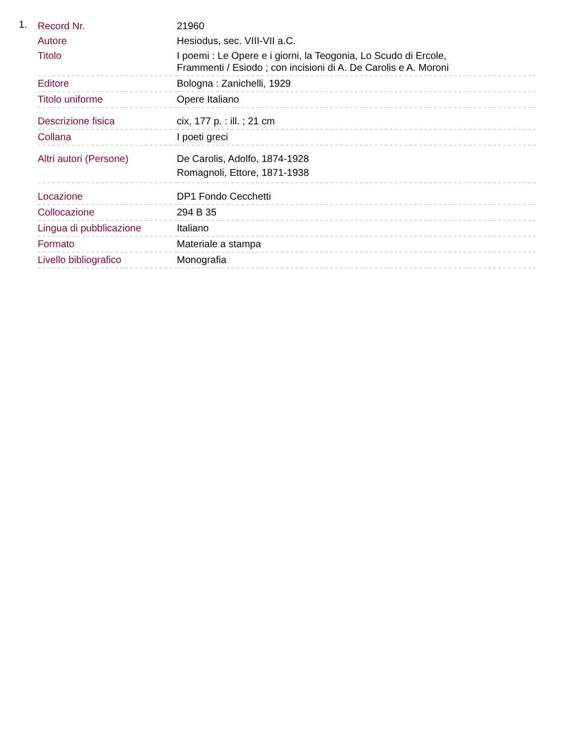1.
| Record Nr. | 21960 |
| Autore | Hesiodus, sec. VIII-VII a.C. |
| Titolo | I poemi : Le Opere e i giorni, la Teogonia, Lo Scudo di Ercole, Frammenti / Esiodo ; con incisioni di A. De Carolis e A. Moroni |
| Editore | Bologna : Zanichelli, 1929 |
| Titolo uniforme | Opere Italiano |
| Descrizione fisica | cix, 177 p. : ill. ; 21 cm |
| Collana | I poeti greci |
| Altri autori (Persone) | De Carolis, Adolfo, 1874-1928 Romagnoli, Ettore, 1871-1938 |
| Locazione | DP1 Fondo Cecchetti |
| Collocazione | 294 B 35 |
| Lingua di pubblicazione | Italiano |
| Formato | Materiale a stampa |
| Livello bibliografico | Monografia |